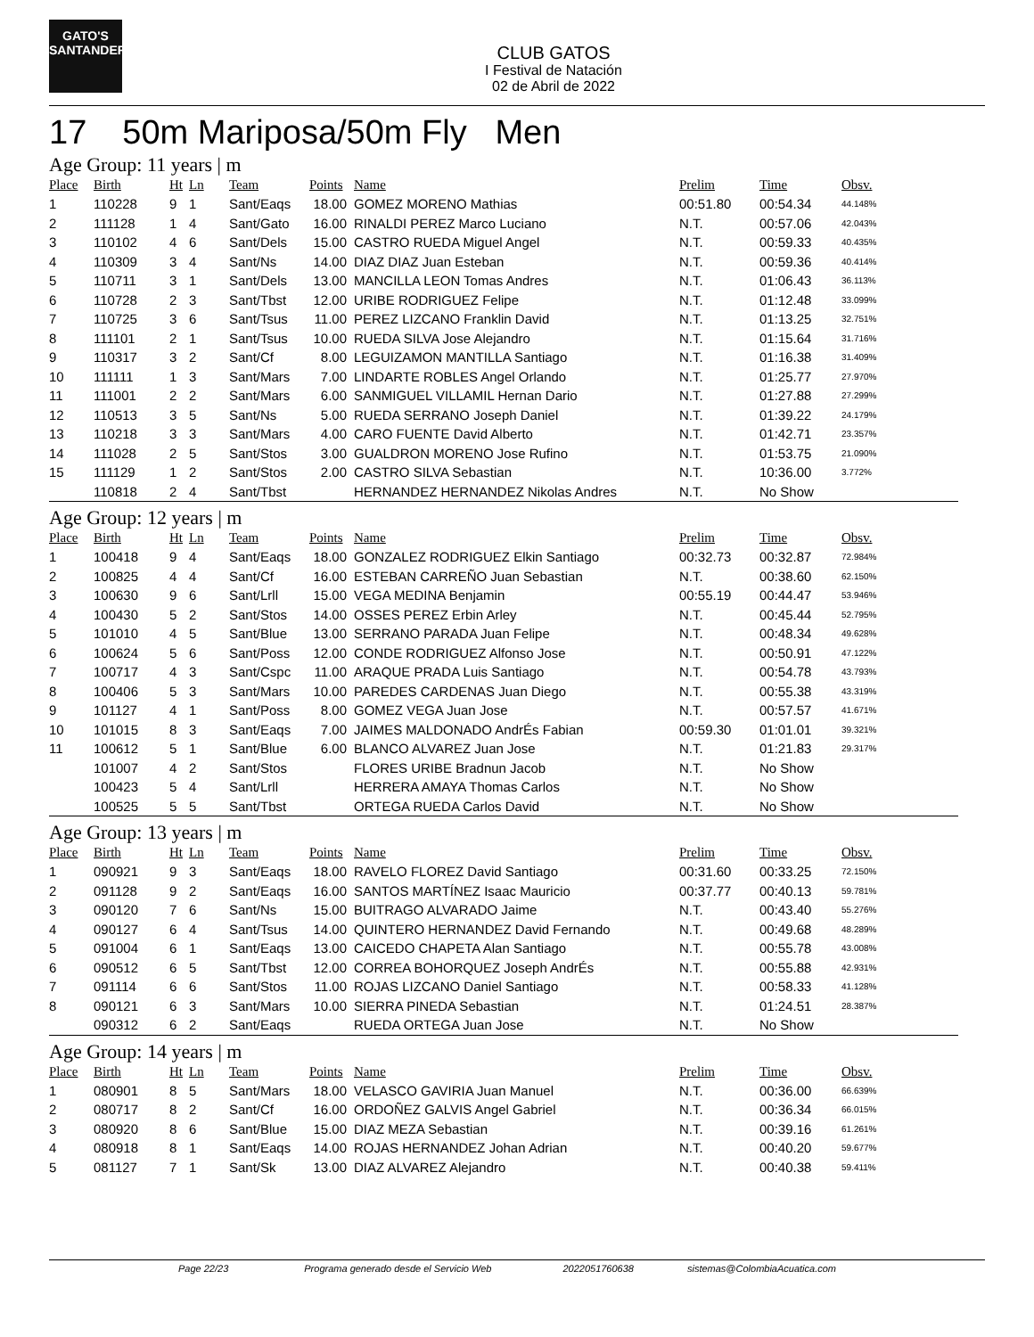GATO'S
SANTANDER
CLUB GATOS
I Festival de Natación
02 de Abril de 2022
17 50m Mariposa/50m Fly Men
Age Group: 11 years | m
| Place | Birth | Ht | Ln | Team | Points | Name | Prelim | Time | Obsv. |
| --- | --- | --- | --- | --- | --- | --- | --- | --- | --- |
| 1 | 110228 | 9 | 1 | Sant/Eaqs | 18.00 | GOMEZ MORENO Mathias | 00:51.80 | 00:54.34 | 44.148% |
| 2 | 111128 | 1 | 4 | Sant/Gato | 16.00 | RINALDI PEREZ Marco Luciano | N.T. | 00:57.06 | 42.043% |
| 3 | 110102 | 4 | 6 | Sant/Dels | 15.00 | CASTRO RUEDA Miguel Angel | N.T. | 00:59.33 | 40.435% |
| 4 | 110309 | 3 | 4 | Sant/Ns | 14.00 | DIAZ DIAZ Juan Esteban | N.T. | 00:59.36 | 40.414% |
| 5 | 110711 | 3 | 1 | Sant/Dels | 13.00 | MANCILLA LEON Tomas Andres | N.T. | 01:06.43 | 36.113% |
| 6 | 110728 | 2 | 3 | Sant/Tbst | 12.00 | URIBE RODRIGUEZ Felipe | N.T. | 01:12.48 | 33.099% |
| 7 | 110725 | 3 | 6 | Sant/Tsus | 11.00 | PEREZ LIZCANO Franklin David | N.T. | 01:13.25 | 32.751% |
| 8 | 111101 | 2 | 1 | Sant/Tsus | 10.00 | RUEDA SILVA Jose Alejandro | N.T. | 01:15.64 | 31.716% |
| 9 | 110317 | 3 | 2 | Sant/Cf | 8.00 | LEGUIZAMON MANTILLA Santiago | N.T. | 01:16.38 | 31.409% |
| 10 | 111111 | 1 | 3 | Sant/Mars | 7.00 | LINDARTE ROBLES Angel Orlando | N.T. | 01:25.77 | 27.970% |
| 11 | 111001 | 2 | 2 | Sant/Mars | 6.00 | SANMIGUEL VILLAMIL Hernan Dario | N.T. | 01:27.88 | 27.299% |
| 12 | 110513 | 3 | 5 | Sant/Ns | 5.00 | RUEDA SERRANO Joseph Daniel | N.T. | 01:39.22 | 24.179% |
| 13 | 110218 | 3 | 3 | Sant/Mars | 4.00 | CARO FUENTE David Alberto | N.T. | 01:42.71 | 23.357% |
| 14 | 111028 | 2 | 5 | Sant/Stos | 3.00 | GUALDRON MORENO Jose Rufino | N.T. | 01:53.75 | 21.090% |
| 15 | 111129 | 1 | 2 | Sant/Stos | 2.00 | CASTRO SILVA Sebastian | N.T. | 10:36.00 | 3.772% |
| | 110818 | 2 | 4 | Sant/Tbst | | HERNANDEZ HERNANDEZ Nikolas Andres | N.T. | No Show | |
Age Group: 12 years | m
| Place | Birth | Ht | Ln | Team | Points | Name | Prelim | Time | Obsv. |
| --- | --- | --- | --- | --- | --- | --- | --- | --- | --- |
| 1 | 100418 | 9 | 4 | Sant/Eaqs | 18.00 | GONZALEZ RODRIGUEZ Elkin Santiago | 00:32.73 | 00:32.87 | 72.984% |
| 2 | 100825 | 4 | 4 | Sant/Cf | 16.00 | ESTEBAN CARREÑO Juan Sebastian | N.T. | 00:38.60 | 62.150% |
| 3 | 100630 | 9 | 6 | Sant/Lrll | 15.00 | VEGA MEDINA Benjamin | 00:55.19 | 00:44.47 | 53.946% |
| 4 | 100430 | 5 | 2 | Sant/Stos | 14.00 | OSSES PEREZ Erbin Arley | N.T. | 00:45.44 | 52.795% |
| 5 | 101010 | 4 | 5 | Sant/Blue | 13.00 | SERRANO PARADA Juan Felipe | N.T. | 00:48.34 | 49.628% |
| 6 | 100624 | 5 | 6 | Sant/Poss | 12.00 | CONDE RODRIGUEZ Alfonso Jose | N.T. | 00:50.91 | 47.122% |
| 7 | 100717 | 4 | 3 | Sant/Cspc | 11.00 | ARAQUE PRADA Luis Santiago | N.T. | 00:54.78 | 43.793% |
| 8 | 100406 | 5 | 3 | Sant/Mars | 10.00 | PAREDES CARDENAS Juan Diego | N.T. | 00:55.38 | 43.319% |
| 9 | 101127 | 4 | 1 | Sant/Poss | 8.00 | GOMEZ VEGA Juan Jose | N.T. | 00:57.57 | 41.671% |
| 10 | 101015 | 8 | 3 | Sant/Eaqs | 7.00 | JAIMES MALDONADO AndrÉs Fabian | 00:59.30 | 01:01.01 | 39.321% |
| 11 | 100612 | 5 | 1 | Sant/Blue | 6.00 | BLANCO ALVAREZ Juan Jose | N.T. | 01:21.83 | 29.317% |
| | 101007 | 4 | 2 | Sant/Stos | | FLORES URIBE Bradnun Jacob | N.T. | No Show | |
| | 100423 | 5 | 4 | Sant/Lrll | | HERRERA AMAYA Thomas Carlos | N.T. | No Show | |
| | 100525 | 5 | 5 | Sant/Tbst | | ORTEGA RUEDA Carlos David | N.T. | No Show | |
Age Group: 13 years | m
| Place | Birth | Ht | Ln | Team | Points | Name | Prelim | Time | Obsv. |
| --- | --- | --- | --- | --- | --- | --- | --- | --- | --- |
| 1 | 090921 | 9 | 3 | Sant/Eaqs | 18.00 | RAVELO FLOREZ David Santiago | 00:31.60 | 00:33.25 | 72.150% |
| 2 | 091128 | 9 | 2 | Sant/Eaqs | 16.00 | SANTOS MARTÍNEZ Isaac Mauricio | 00:37.77 | 00:40.13 | 59.781% |
| 3 | 090120 | 7 | 6 | Sant/Ns | 15.00 | BUITRAGO ALVARADO Jaime | N.T. | 00:43.40 | 55.276% |
| 4 | 090127 | 6 | 4 | Sant/Tsus | 14.00 | QUINTERO HERNANDEZ David Fernando | N.T. | 00:49.68 | 48.289% |
| 5 | 091004 | 6 | 1 | Sant/Eaqs | 13.00 | CAICEDO CHAPETA Alan Santiago | N.T. | 00:55.78 | 43.008% |
| 6 | 090512 | 6 | 5 | Sant/Tbst | 12.00 | CORREA BOHORQUEZ Joseph AndrÉs | N.T. | 00:55.88 | 42.931% |
| 7 | 091114 | 6 | 6 | Sant/Stos | 11.00 | ROJAS LIZCANO Daniel Santiago | N.T. | 00:58.33 | 41.128% |
| 8 | 090121 | 6 | 3 | Sant/Mars | 10.00 | SIERRA PINEDA Sebastian | N.T. | 01:24.51 | 28.387% |
| | 090312 | 6 | 2 | Sant/Eaqs | | RUEDA ORTEGA Juan Jose | N.T. | No Show | |
Age Group: 14 years | m
| Place | Birth | Ht | Ln | Team | Points | Name | Prelim | Time | Obsv. |
| --- | --- | --- | --- | --- | --- | --- | --- | --- | --- |
| 1 | 080901 | 8 | 5 | Sant/Mars | 18.00 | VELASCO GAVIRIA Juan Manuel | N.T. | 00:36.00 | 66.639% |
| 2 | 080717 | 8 | 2 | Sant/Cf | 16.00 | ORDOÑEZ GALVIS Angel Gabriel | N.T. | 00:36.34 | 66.015% |
| 3 | 080920 | 8 | 6 | Sant/Blue | 15.00 | DIAZ MEZA Sebastian | N.T. | 00:39.16 | 61.261% |
| 4 | 080918 | 8 | 1 | Sant/Eaqs | 14.00 | ROJAS HERNANDEZ Johan Adrian | N.T. | 00:40.20 | 59.677% |
| 5 | 081127 | 7 | 1 | Sant/Sk | 13.00 | DIAZ ALVAREZ Alejandro | N.T. | 00:40.38 | 59.411% |
Page 22/23 Programa generado desde el Servicio Web 2022051760638 sistemas@ColombiaAcuatica.com